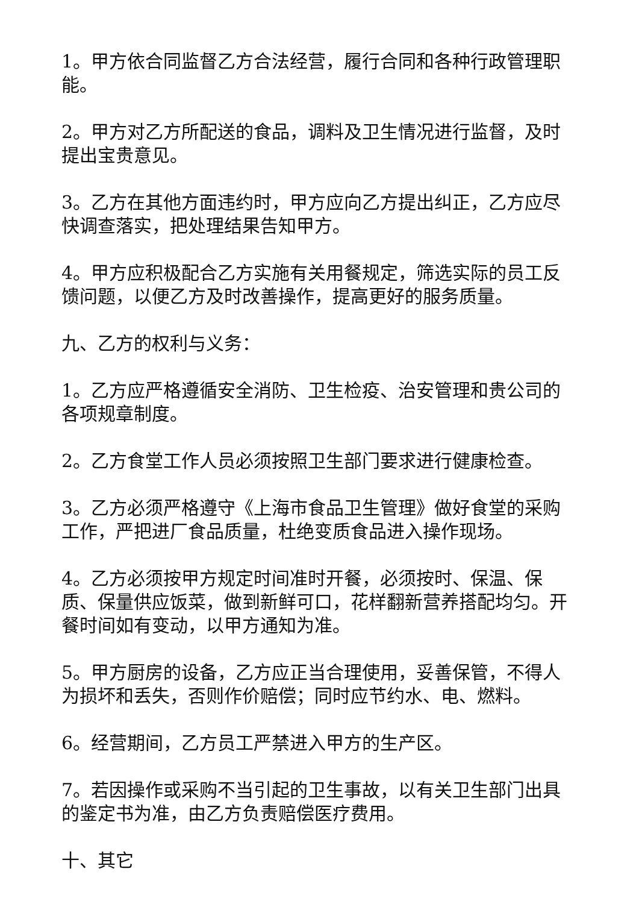1。甲方依合同监督乙方合法经营，履行合同和各种行政管理职能。
2。甲方对乙方所配送的食品，调料及卫生情况进行监督，及时提出宝贵意见。
3。乙方在其他方面违约时，甲方应向乙方提出纠正，乙方应尽快调查落实，把处理结果告知甲方。
4。甲方应积极配合乙方实施有关用餐规定，筛选实际的员工反馈问题，以便乙方及时改善操作，提高更好的服务质量。
九、乙方的权利与义务：
1。乙方应严格遵循安全消防、卫生检疫、治安管理和贵公司的各项规章制度。
2。乙方食堂工作人员必须按照卫生部门要求进行健康检查。
3。乙方必须严格遵守《上海市食品卫生管理》做好食堂的采购工作，严把进厂食品质量，杜绝变质食品进入操作现场。
4。乙方必须按甲方规定时间准时开餐，必须按时、保温、保质、保量供应饭菜，做到新鲜可口，花样翻新营养搭配均匀。开餐时间如有变动，以甲方通知为准。
5。甲方厨房的设备，乙方应正当合理使用，妥善保管，不得人为损坏和丢失，否则作价赔偿；同时应节约水、电、燃料。
6。经营期间，乙方员工严禁进入甲方的生产区。
7。若因操作或采购不当引起的卫生事故，以有关卫生部门出具的鉴定书为准，由乙方负责赔偿医疗费用。
十、其它